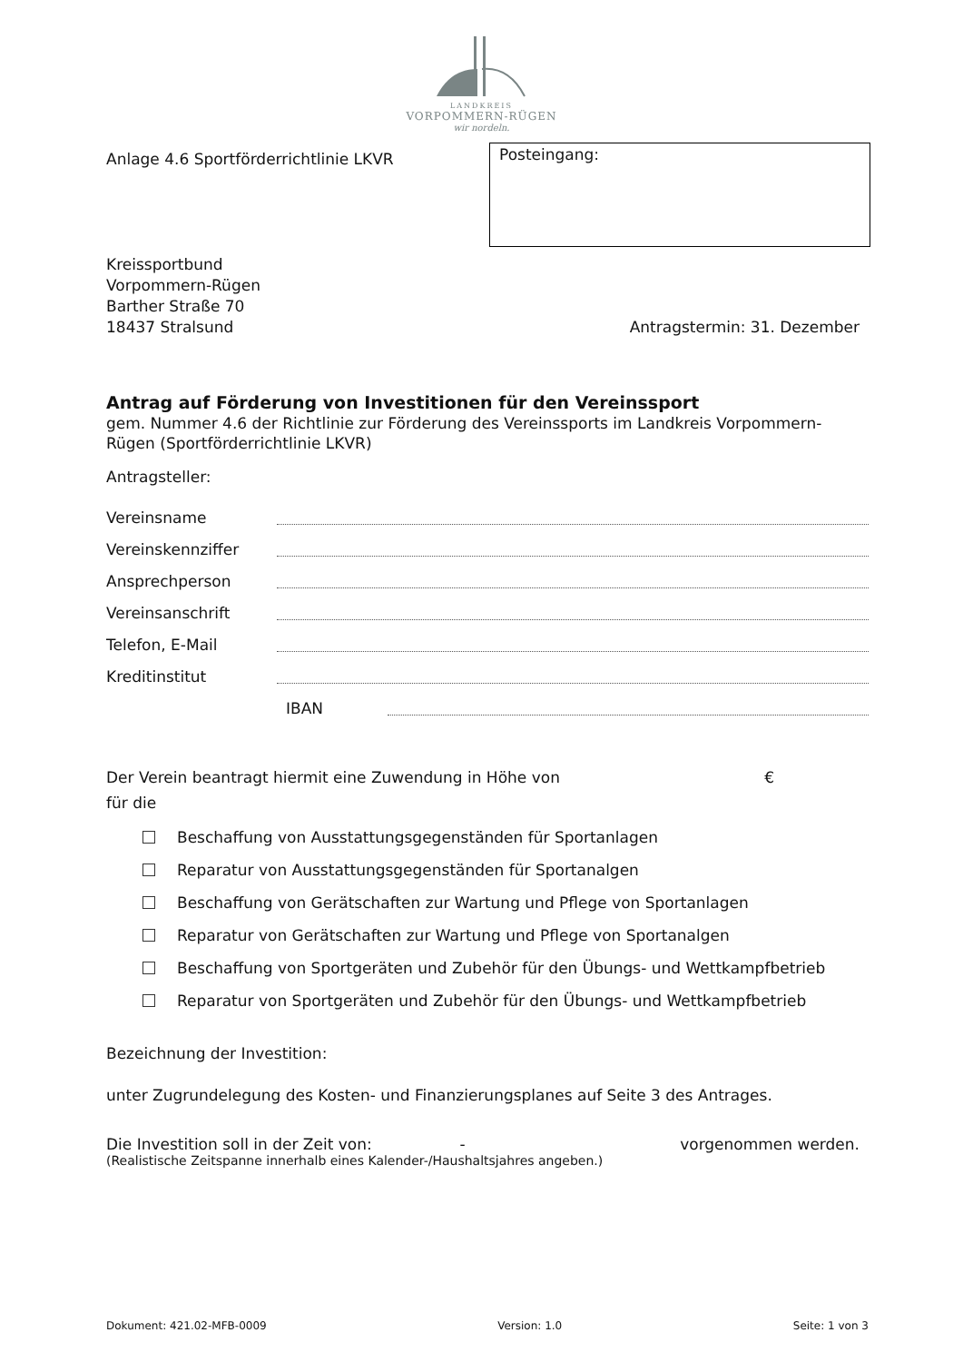LANDKREIS
VORPOMMERN-RÜGEN
wir nordeln.
Anlage 4.6 Sportförderrichtlinie LKVR
Posteingang:
Kreissportbund
Vorpommern-Rügen
Barther Straße 70
18437 Stralsund
Antragstermin: 31. Dezember
Antrag auf Förderung von Investitionen für den Vereinssport
gem. Nummer 4.6 der Richtlinie zur Förderung des Vereinssports im Landkreis Vorpommern-Rügen (Sportförderrichtlinie LKVR)
Antragsteller:
Vereinsname
Vereinskennziffer
Ansprechperson
Vereinsanschrift
Telefon, E-Mail
Kreditinstitut
IBAN
Der Verein beantragt hiermit eine Zuwendung in Höhe von €
für die
Beschaffung von Ausstattungsgegenständen für Sportanlagen
Reparatur von Ausstattungsgegenständen für Sportanalgen
Beschaffung von Gerätschaften zur Wartung und Pflege von Sportanlagen
Reparatur von Gerätschaften zur Wartung und Pflege von Sportanalgen
Beschaffung von Sportgeräten und Zubehör für den Übungs- und Wettkampfbetrieb
Reparatur von Sportgeräten und Zubehör für den Übungs- und Wettkampfbetrieb
Bezeichnung der Investition:
unter Zugrundelegung des Kosten- und Finanzierungsplanes auf Seite 3 des Antrages.
Die Investition soll in der Zeit von: - vorgenommen werden.
(Realistische Zeitspanne innerhalb eines Kalender-/Haushaltsjahres angeben.)
Dokument: 421.02-MFB-0009 Version: 1.0 Seite: 1 von 3